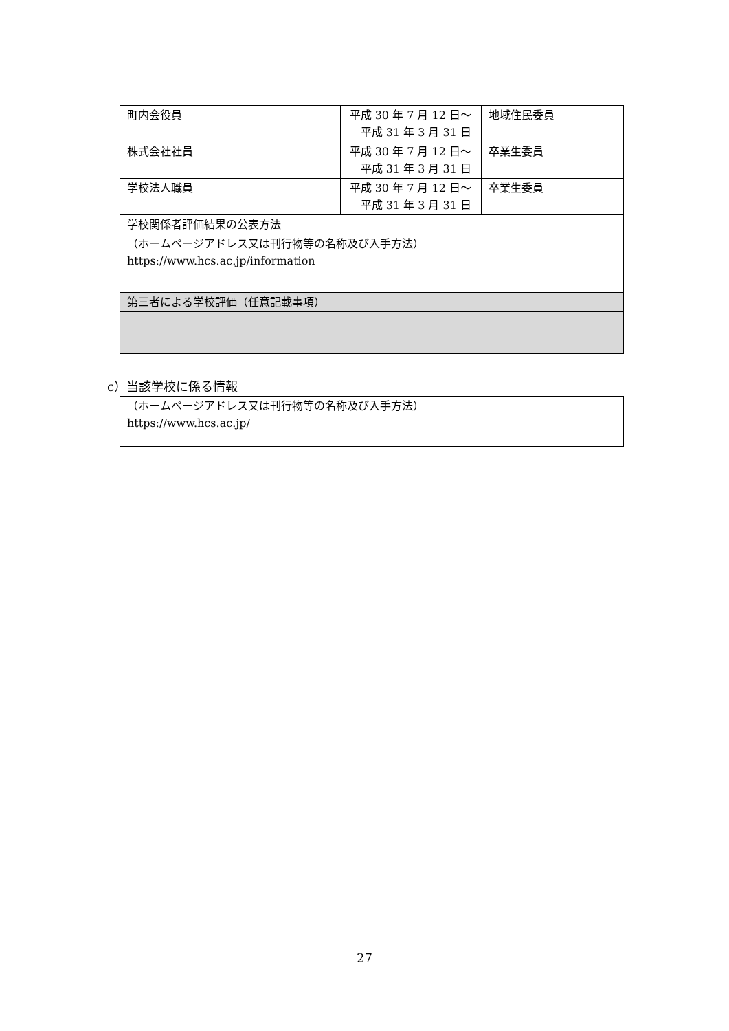| 町内会役員 | 平成 30 年 7 月 12 日〜 平成 31 年 3 月 31 日 | 地域住民委員 |
| 株式会社社員 | 平成 30 年 7 月 12 日〜 平成 31 年 3 月 31 日 | 卒業生委員 |
| 学校法人職員 | 平成 30 年 7 月 12 日〜 平成 31 年 3 月 31 日 | 卒業生委員 |
| 学校関係者評価結果の公表方法 | | |
| （ホームページアドレス又は刊行物等の名称及び入手方法） https://www.hcs.ac.jp/information | | |
| 第三者による学校評価（任意記載事項） | | |
c）当該学校に係る情報
| （ホームページアドレス又は刊行物等の名称及び入手方法） https://www.hcs.ac.jp/ |
27